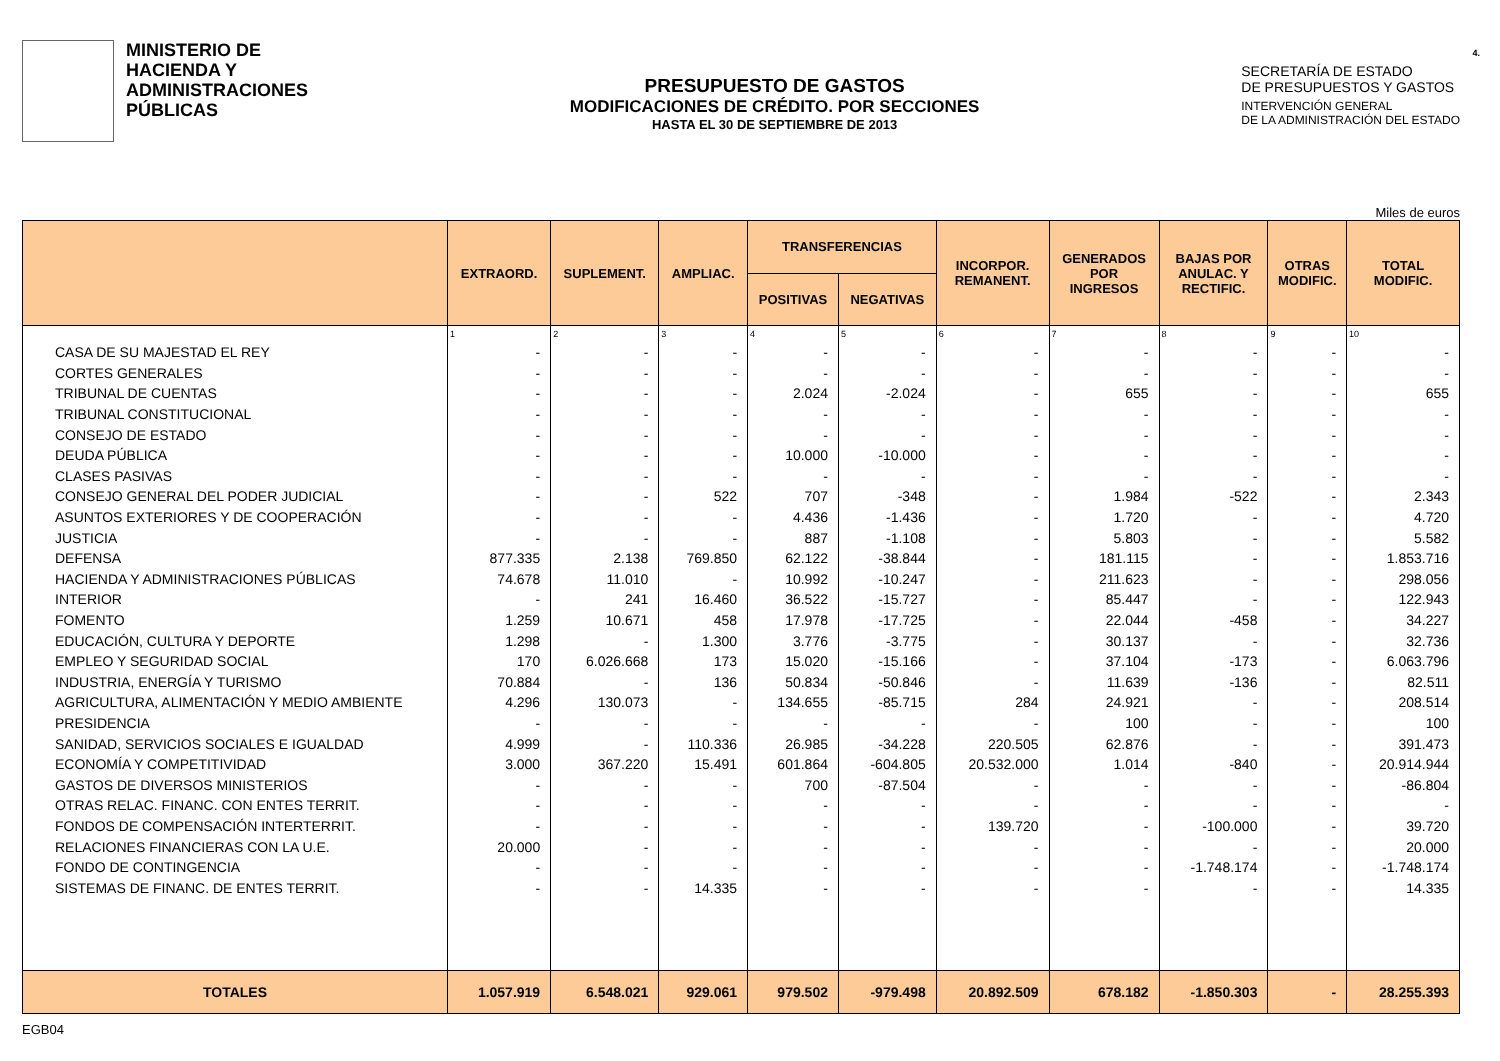MINISTERIO DE
HACIENDA Y
ADMINISTRACIONES
PÚBLICAS
PRESUPUESTO DE GASTOS
MODIFICACIONES DE CRÉDITO. POR SECCIONES
HASTA EL 30 DE SEPTIEMBRE DE 2013
4.
SECRETARÍA DE ESTADO
DE PRESUPUESTOS Y GASTOS
INTERVENCIÓN GENERAL
DE LA ADMINISTRACIÓN DEL ESTADO
Miles de euros
| | EXTRAORD. | SUPLEMENT. | AMPLIAC. | TRANSFERENCIAS | | INCORPOR. REMANENT. | GENERADOS POR INGRESOS | BAJAS POR ANULAC. Y RECTIFIC. | OTRAS MODIFIC. | TOTAL MODIFIC. |
| --- | --- | --- | --- | --- | --- | --- | --- | --- | --- | --- |
| | | | | POSITIVAS | NEGATIVAS | | | | | |
| | 1 | 2 | 3 | 4 | 5 | 6 | 7 | 8 | 9 | 10 |
| CASA DE SU MAJESTAD EL REY | - | - | - | - | - | - | - | - | - | - |
| CORTES GENERALES | - | - | - | - | - | - | - | - | - | - |
| TRIBUNAL DE CUENTAS | - | - | - | 2.024 | -2.024 | - | 655 | - | - | 655 |
| TRIBUNAL CONSTITUCIONAL | - | - | - | - | - | - | - | - | - | - |
| CONSEJO DE ESTADO | - | - | - | - | - | - | - | - | - | - |
| DEUDA PÚBLICA | - | - | - | 10.000 | -10.000 | - | - | - | - | - |
| CLASES PASIVAS | - | - | - | - | - | - | - | - | - | - |
| CONSEJO GENERAL DEL PODER JUDICIAL | - | - | 522 | 707 | -348 | - | 1.984 | -522 | - | 2.343 |
| ASUNTOS EXTERIORES Y DE COOPERACIÓN | - | - | - | 4.436 | -1.436 | - | 1.720 | - | - | 4.720 |
| JUSTICIA | - | - | - | 887 | -1.108 | - | 5.803 | - | - | 5.582 |
| DEFENSA | 877.335 | 2.138 | 769.850 | 62.122 | -38.844 | - | 181.115 | - | - | 1.853.716 |
| HACIENDA Y ADMINISTRACIONES PÚBLICAS | 74.678 | 11.010 | - | 10.992 | -10.247 | - | 211.623 | - | - | 298.056 |
| INTERIOR | - | 241 | 16.460 | 36.522 | -15.727 | - | 85.447 | - | - | 122.943 |
| FOMENTO | 1.259 | 10.671 | 458 | 17.978 | -17.725 | - | 22.044 | -458 | - | 34.227 |
| EDUCACIÓN, CULTURA Y DEPORTE | 1.298 | - | 1.300 | 3.776 | -3.775 | - | 30.137 | - | - | 32.736 |
| EMPLEO Y SEGURIDAD SOCIAL | 170 | 6.026.668 | 173 | 15.020 | -15.166 | - | 37.104 | -173 | - | 6.063.796 |
| INDUSTRIA, ENERGÍA Y TURISMO | 70.884 | - | 136 | 50.834 | -50.846 | - | 11.639 | -136 | - | 82.511 |
| AGRICULTURA, ALIMENTACIÓN Y MEDIO AMBIENTE | 4.296 | 130.073 | - | 134.655 | -85.715 | 284 | 24.921 | - | - | 208.514 |
| PRESIDENCIA | - | - | - | - | - | - | 100 | - | - | 100 |
| SANIDAD, SERVICIOS SOCIALES E IGUALDAD | 4.999 | - | 110.336 | 26.985 | -34.228 | 220.505 | 62.876 | - | - | 391.473 |
| ECONOMÍA Y COMPETITIVIDAD | 3.000 | 367.220 | 15.491 | 601.864 | -604.805 | 20.532.000 | 1.014 | -840 | - | 20.914.944 |
| GASTOS DE DIVERSOS MINISTERIOS | - | - | - | 700 | -87.504 | - | - | - | - | -86.804 |
| OTRAS RELAC. FINANC. CON ENTES TERRIT. | - | - | - | - | - | - | - | - | - | - |
| FONDOS DE COMPENSACIÓN INTERTERRIT. | - | - | - | - | - | 139.720 | - | -100.000 | - | 39.720 |
| RELACIONES FINANCIERAS CON LA U.E. | 20.000 | - | - | - | - | - | - | - | - | 20.000 |
| FONDO DE CONTINGENCIA | - | - | - | - | - | - | - | -1.748.174 | - | -1.748.174 |
| SISTEMAS DE FINANC. DE ENTES TERRIT. | - | - | 14.335 | - | - | - | - | - | - | 14.335 |
| TOTALES | 1.057.919 | 6.548.021 | 929.061 | 979.502 | -979.498 | 20.892.509 | 678.182 | -1.850.303 | - | 28.255.393 |
EGB04